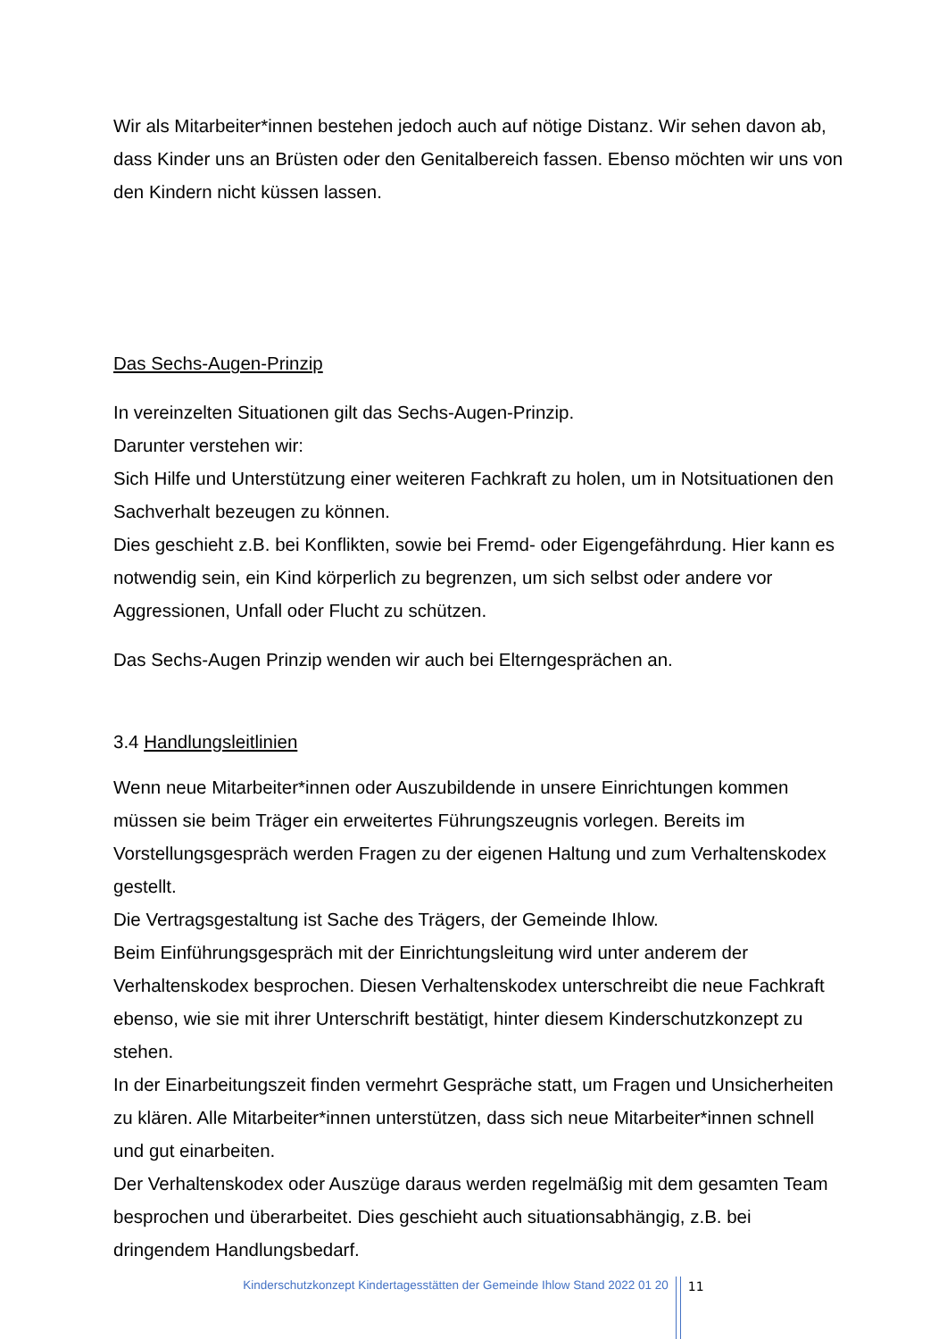Wir als Mitarbeiter*innen bestehen jedoch auch auf nötige Distanz. Wir sehen davon ab, dass Kinder uns an Brüsten oder den Genitalbereich fassen. Ebenso möchten wir uns von den Kindern nicht küssen lassen.
Das Sechs-Augen-Prinzip
In vereinzelten Situationen gilt das Sechs-Augen-Prinzip.
Darunter verstehen wir:
Sich Hilfe und Unterstützung einer weiteren Fachkraft zu holen, um in Notsituationen den Sachverhalt bezeugen zu können.
Dies geschieht z.B. bei Konflikten, sowie bei Fremd- oder Eigengefährdung. Hier kann es notwendig sein, ein Kind körperlich zu begrenzen, um sich selbst oder andere vor Aggressionen, Unfall oder Flucht zu schützen.
Das Sechs-Augen Prinzip wenden wir auch bei Elterngesprächen an.
3.4 Handlungsleitlinien
Wenn neue Mitarbeiter*innen oder Auszubildende in unsere Einrichtungen kommen müssen sie beim Träger ein erweitertes Führungszeugnis vorlegen. Bereits im Vorstellungsgespräch werden Fragen zu der eigenen Haltung und zum Verhaltenskodex gestellt.
Die Vertragsgestaltung ist Sache des Trägers, der Gemeinde Ihlow.
Beim Einführungsgespräch mit der Einrichtungsleitung wird unter anderem der Verhaltenskodex besprochen. Diesen Verhaltenskodex unterschreibt die neue Fachkraft ebenso, wie sie mit ihrer Unterschrift bestätigt, hinter diesem Kinderschutzkonzept zu stehen.
In der Einarbeitungszeit finden vermehrt Gespräche statt, um Fragen und Unsicherheiten zu klären. Alle Mitarbeiter*innen unterstützen, dass sich neue Mitarbeiter*innen schnell und gut einarbeiten.
Der Verhaltenskodex oder Auszüge daraus werden regelmäßig mit dem gesamten Team besprochen und überarbeitet. Dies geschieht auch situationsabhängig, z.B. bei dringendem Handlungsbedarf.
Kinderschutzkonzept Kindertagesstätten der Gemeinde Ihlow Stand 2022 01 20
11